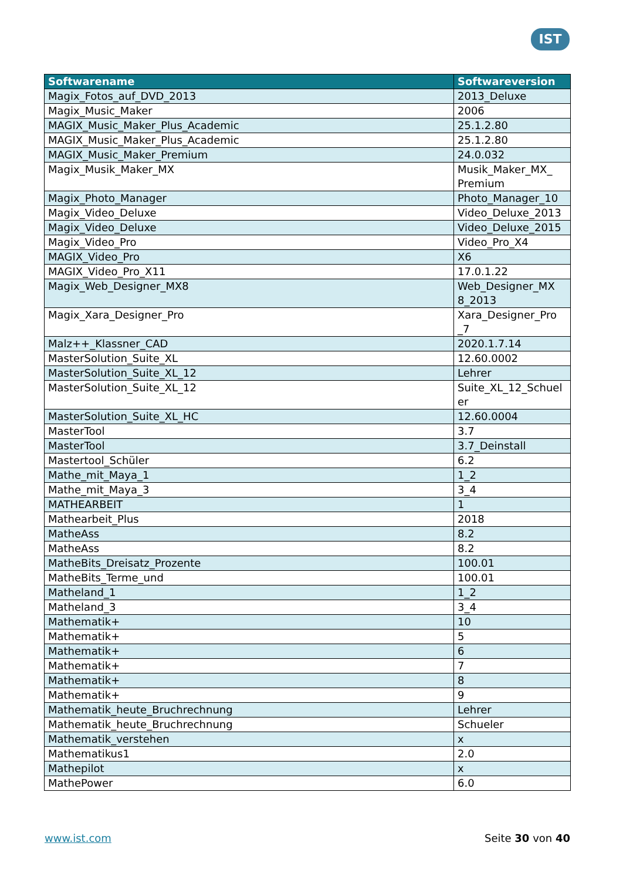IST
| Softwarename | Softwareversion |
| --- | --- |
| Magix_Fotos_auf_DVD_2013 | 2013_Deluxe |
| Magix_Music_Maker | 2006 |
| MAGIX_Music_Maker_Plus_Academic | 25.1.2.80 |
| MAGIX_Music_Maker_Plus_Academic | 25.1.2.80 |
| MAGIX_Music_Maker_Premium | 24.0.032 |
| Magix_Musik_Maker_MX | Musik_Maker_MX_ Premium |
| Magix_Photo_Manager | Photo_Manager_10 |
| Magix_Video_Deluxe | Video_Deluxe_2013 |
| Magix_Video_Deluxe | Video_Deluxe_2015 |
| Magix_Video_Pro | Video_Pro_X4 |
| MAGIX_Video_Pro | X6 |
| MAGIX_Video_Pro_X11 | 17.0.1.22 |
| Magix_Web_Designer_MX8 | Web_Designer_MX 8_2013 |
| Magix_Xara_Designer_Pro | Xara_Designer_Pro _7 |
| Malz++_Klassner_CAD | 2020.1.7.14 |
| MasterSolution_Suite_XL | 12.60.0002 |
| MasterSolution_Suite_XL_12 | Lehrer |
| MasterSolution_Suite_XL_12 | Suite_XL_12_Schuel er |
| MasterSolution_Suite_XL_HC | 12.60.0004 |
| MasterTool | 3.7 |
| MasterTool | 3.7_Deinstall |
| Mastertool_Schüler | 6.2 |
| Mathe_mit_Maya_1 | 1_2 |
| Mathe_mit_Maya_3 | 3_4 |
| MATHEARBEIT | 1 |
| Mathearbeit_Plus | 2018 |
| MatheAss | 8.2 |
| MatheAss | 8.2 |
| MatheBits_Dreisatz_Prozente | 100.01 |
| MatheBits_Terme_und | 100.01 |
| Matheland_1 | 1_2 |
| Matheland_3 | 3_4 |
| Mathematik+ | 10 |
| Mathematik+ | 5 |
| Mathematik+ | 6 |
| Mathematik+ | 7 |
| Mathematik+ | 8 |
| Mathematik+ | 9 |
| Mathematik_heute_Bruchrechnung | Lehrer |
| Mathematik_heute_Bruchrechnung | Schueler |
| Mathematik_verstehen | x |
| Mathematikus1 | 2.0 |
| Mathepilot | x |
| MathePower | 6.0 |
www.ist.com Seite 30 von 40